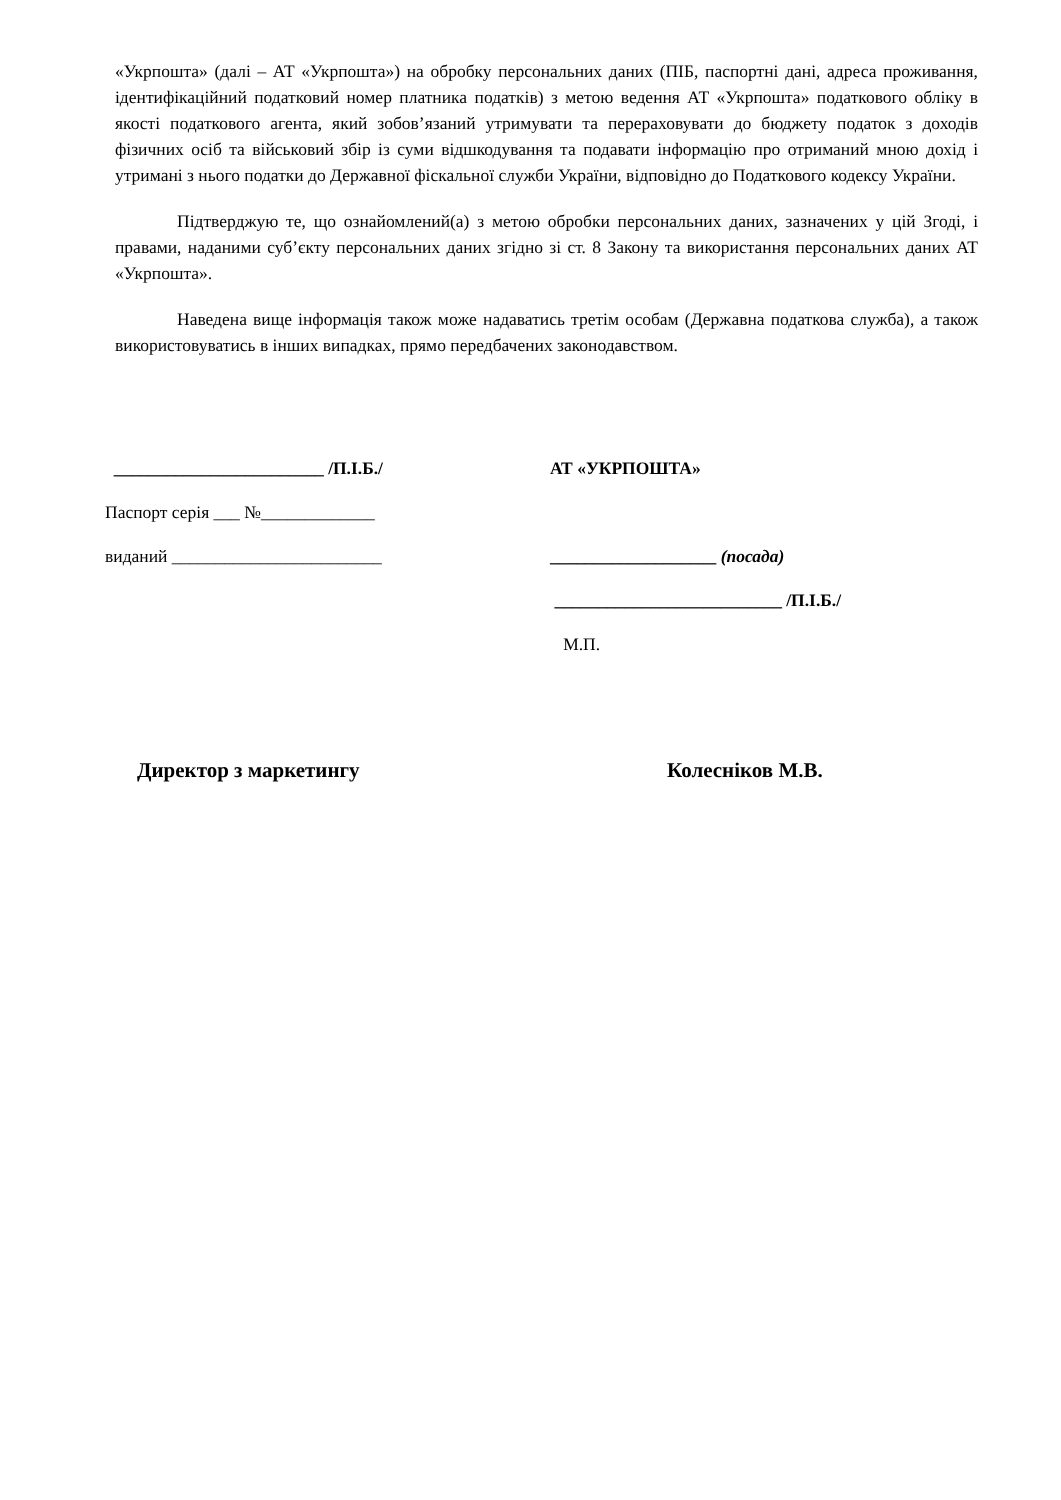«Укрпошта» (далі – АТ «Укрпошта») на обробку персональних даних (ПІБ, паспортні дані, адреса проживання, ідентифікаційний податковий номер платника податків) з метою ведення АТ «Укрпошта» податкового обліку в якості податкового агента, який зобов’язаний утримувати та перераховувати до бюджету податок з доходів фізичних осіб та військовий збір із суми відшкодування та подавати інформацію про отриманий мною дохід і утримані з нього податки до Державної фіскальної служби України, відповідно до Податкового кодексу України.
Підтверджую те, що ознайомлений(а) з метою обробки персональних даних, зазначених у цій Згоді, і правами, наданими суб’єкту персональних даних згідно зі ст. 8 Закону та використання персональних даних АТ «Укрпошта».
Наведена вище інформація також може надаватись третім особам (Державна податкова служба), а також використовуватись в інших випадках, прямо передбачених законодавством.
________________________ /П.І.Б./
Паспорт серія ___ №_____________
виданий ________________________
АТ «УКРПОШТА»
___________________ (посада)
__________________________ /П.І.Б./
М.П.
Директор з маркетингу Колесніков М.В.